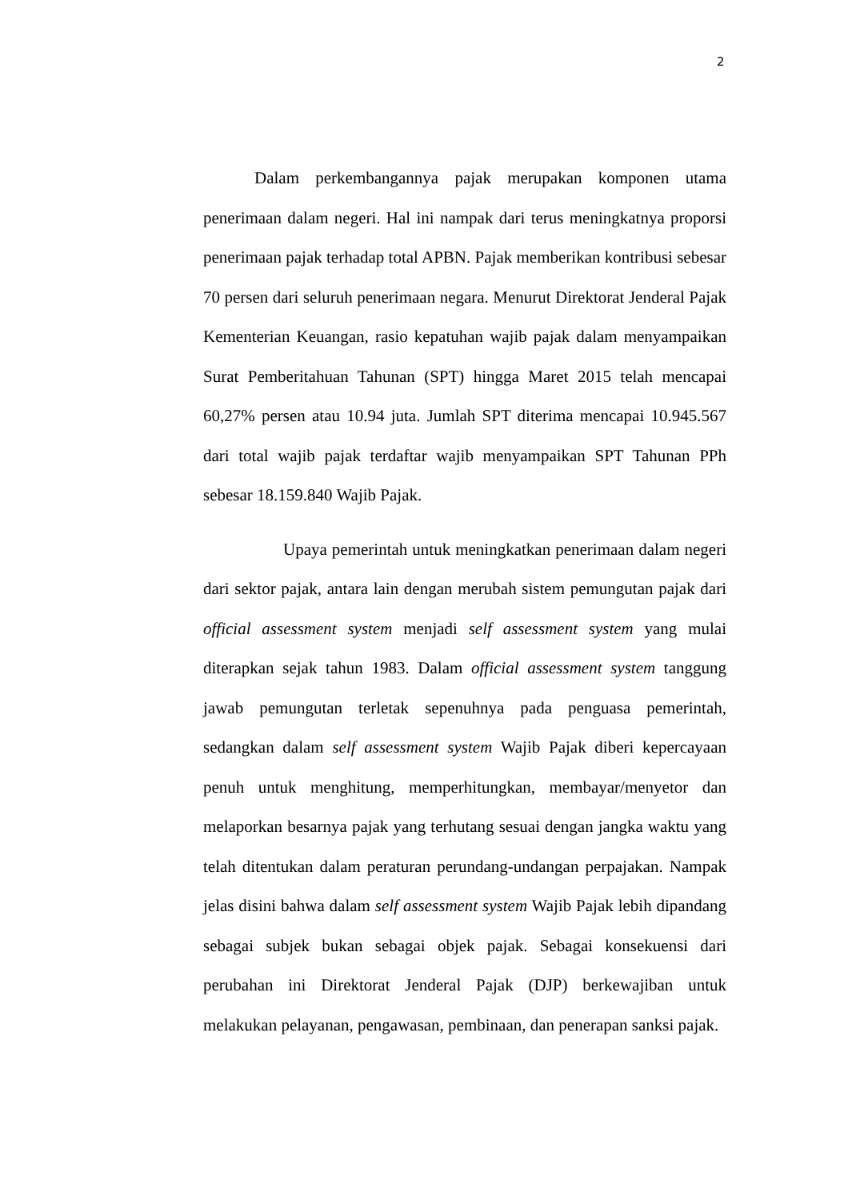2
Dalam perkembangannya pajak merupakan komponen utama penerimaan dalam negeri. Hal ini nampak dari terus meningkatnya proporsi penerimaan pajak terhadap total APBN. Pajak memberikan kontribusi sebesar 70 persen dari seluruh penerimaan negara. Menurut Direktorat Jenderal Pajak Kementerian Keuangan, rasio kepatuhan wajib pajak dalam menyampaikan Surat Pemberitahuan Tahunan (SPT) hingga Maret 2015 telah mencapai 60,27% persen atau 10.94 juta. Jumlah SPT diterima mencapai 10.945.567 dari total wajib pajak terdaftar wajib menyampaikan SPT Tahunan PPh sebesar 18.159.840 Wajib Pajak.
Upaya pemerintah untuk meningkatkan penerimaan dalam negeri dari sektor pajak, antara lain dengan merubah sistem pemungutan pajak dari official assessment system menjadi self assessment system yang mulai diterapkan sejak tahun 1983. Dalam official assessment system tanggung jawab pemungutan terletak sepenuhnya pada penguasa pemerintah, sedangkan dalam self assessment system Wajib Pajak diberi kepercayaan penuh untuk menghitung, memperhitungkan, membayar/menyetor dan melaporkan besarnya pajak yang terhutang sesuai dengan jangka waktu yang telah ditentukan dalam peraturan perundang-undangan perpajakan. Nampak jelas disini bahwa dalam self assessment system Wajib Pajak lebih dipandang sebagai subjek bukan sebagai objek pajak. Sebagai konsekuensi dari perubahan ini Direktorat Jenderal Pajak (DJP) berkewajiban untuk melakukan pelayanan, pengawasan, pembinaan, dan penerapan sanksi pajak.